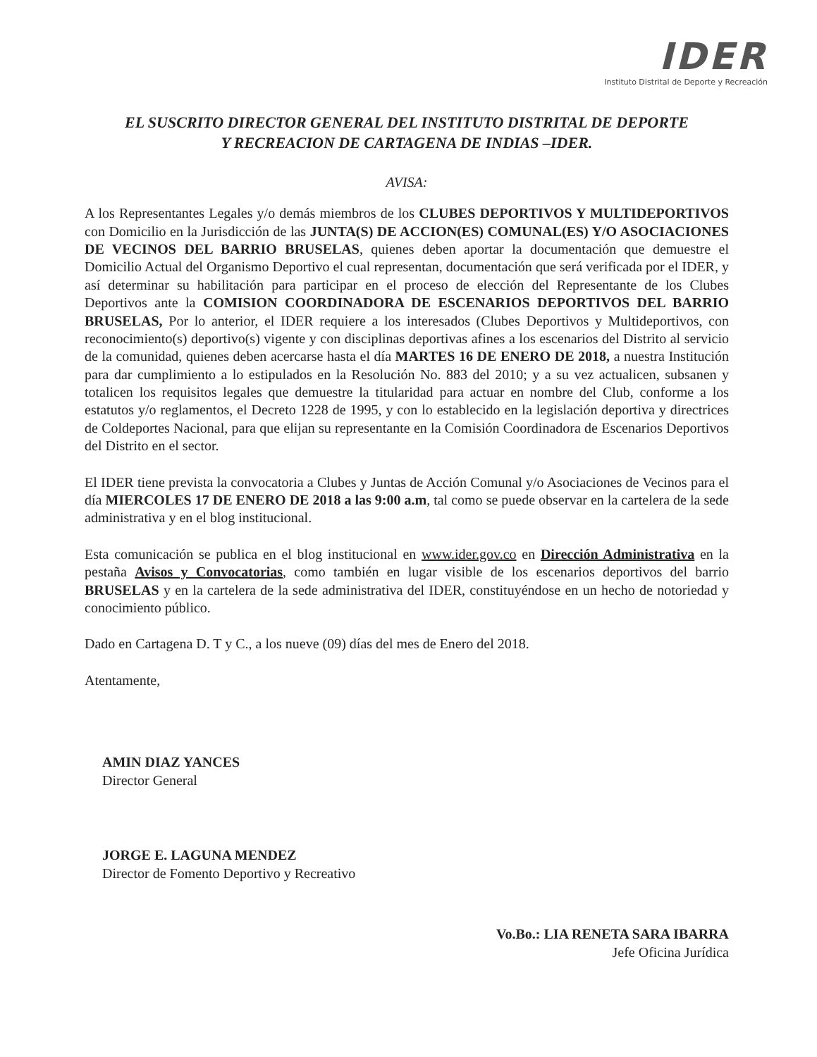IDER
Instituto Distrital de Deporte y Recreación
EL SUSCRITO DIRECTOR GENERAL DEL INSTITUTO DISTRITAL DE DEPORTE
Y RECREACION DE CARTAGENA DE INDIAS –IDER.
AVISA:
A los Representantes Legales y/o demás miembros de los CLUBES DEPORTIVOS Y MULTIDEPORTIVOS con Domicilio en la Jurisdicción de las JUNTA(S) DE ACCION(ES) COMUNAL(ES) Y/O ASOCIACIONES DE VECINOS DEL BARRIO BRUSELAS, quienes deben aportar la documentación que demuestre el Domicilio Actual del Organismo Deportivo el cual representan, documentación que será verificada por el IDER, y así determinar su habilitación para participar en el proceso de elección del Representante de los Clubes Deportivos ante la COMISION COORDINADORA DE ESCENARIOS DEPORTIVOS DEL BARRIO BRUSELAS, Por lo anterior, el IDER requiere a los interesados (Clubes Deportivos y Multideportivos, con reconocimiento(s) deportivo(s) vigente y con disciplinas deportivas afines a los escenarios del Distrito al servicio de la comunidad, quienes deben acercarse hasta el día MARTES 16 DE ENERO DE 2018, a nuestra Institución para dar cumplimiento a lo estipulados en la Resolución No. 883 del 2010; y a su vez actualicen, subsanen y totalicen los requisitos legales que demuestre la titularidad para actuar en nombre del Club, conforme a los estatutos y/o reglamentos, el Decreto 1228 de 1995, y con lo establecido en la legislación deportiva y directrices de Coldeportes Nacional, para que elijan su representante en la Comisión Coordinadora de Escenarios Deportivos del Distrito en el sector.
El IDER tiene prevista la convocatoria a Clubes y Juntas de Acción Comunal y/o Asociaciones de Vecinos para el día MIERCOLES 17 DE ENERO DE 2018 a las 9:00 a.m, tal como se puede observar en la cartelera de la sede administrativa y en el blog institucional.
Esta comunicación se publica en el blog institucional en www.ider.gov.co en Dirección Administrativa en la pestaña Avisos y Convocatorias, como también en lugar visible de los escenarios deportivos del barrio BRUSELAS y en la cartelera de la sede administrativa del IDER, constituyéndose en un hecho de notoriedad y conocimiento público.
Dado en Cartagena D. T y C., a los nueve (09) días del mes de Enero del 2018.
Atentamente,
AMIN DIAZ YANCES
Director General
JORGE E. LAGUNA MENDEZ
Director de Fomento Deportivo y Recreativo
Vo.Bo.: LIA RENETA SARA IBARRA
Jefe Oficina Jurídica